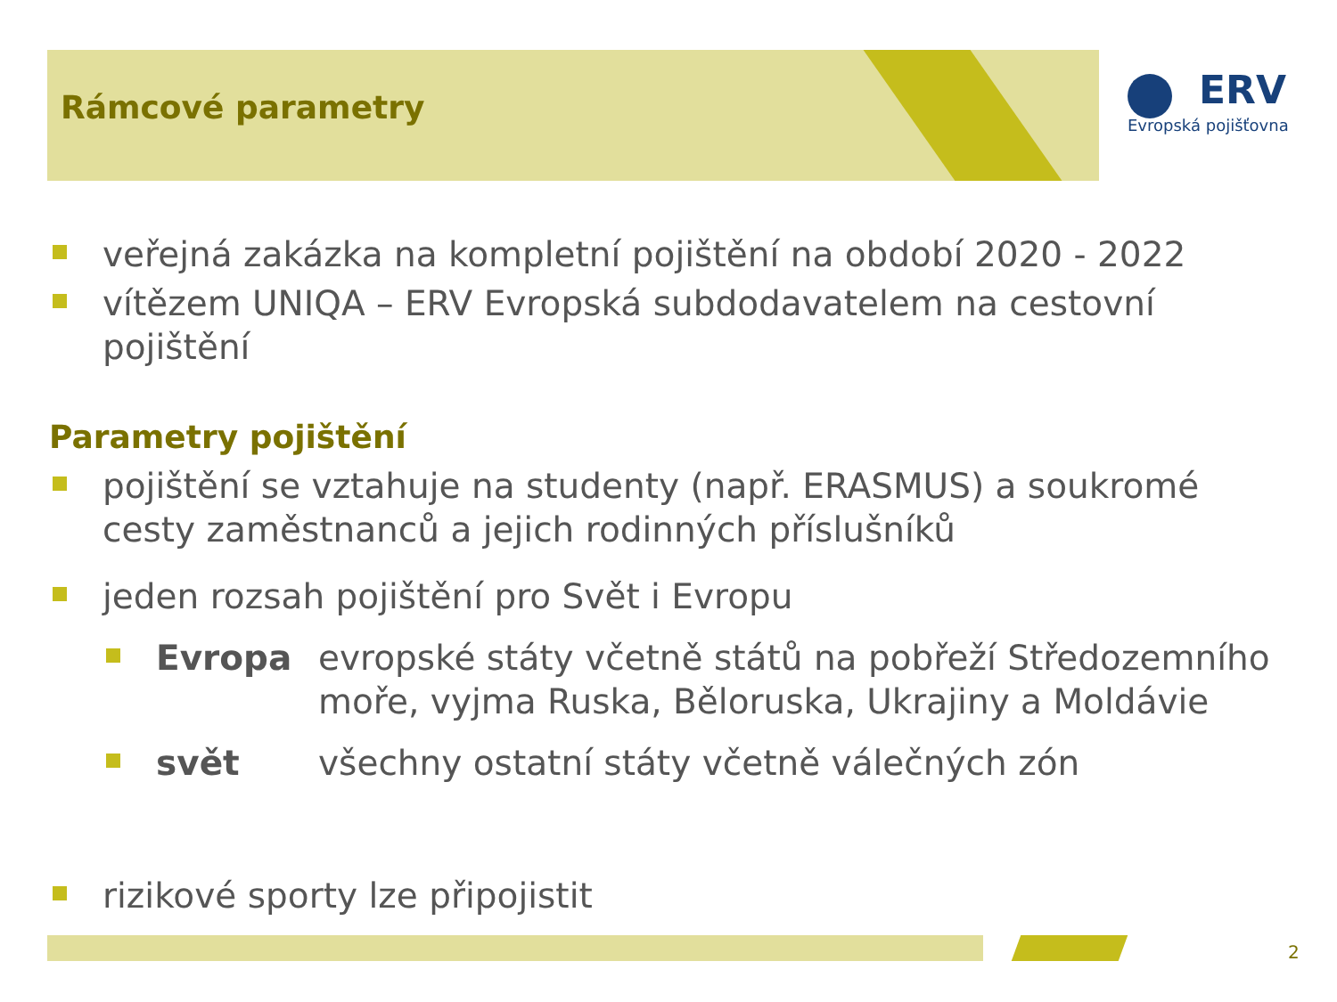Rámcové parametry
ERV
Evropská pojišťovna
veřejná zakázka na kompletní pojištění na období 2020 - 2022
vítězem UNIQA – ERV Evropská subdodavatelem na cestovní pojištění
Parametry pojištění
pojištění se vztahuje na studenty (např. ERASMUS) a soukromé cesty zaměstnanců a jejich rodinných příslušníků
jeden rozsah pojištění pro Svět i Evropu
Evropa evropské státy včetně států na pobřeží Středozemního moře, vyjma Ruska, Běloruska, Ukrajiny a Moldávie
svět všechny ostatní státy včetně válečných zón
rizikové sporty lze připojistit
2